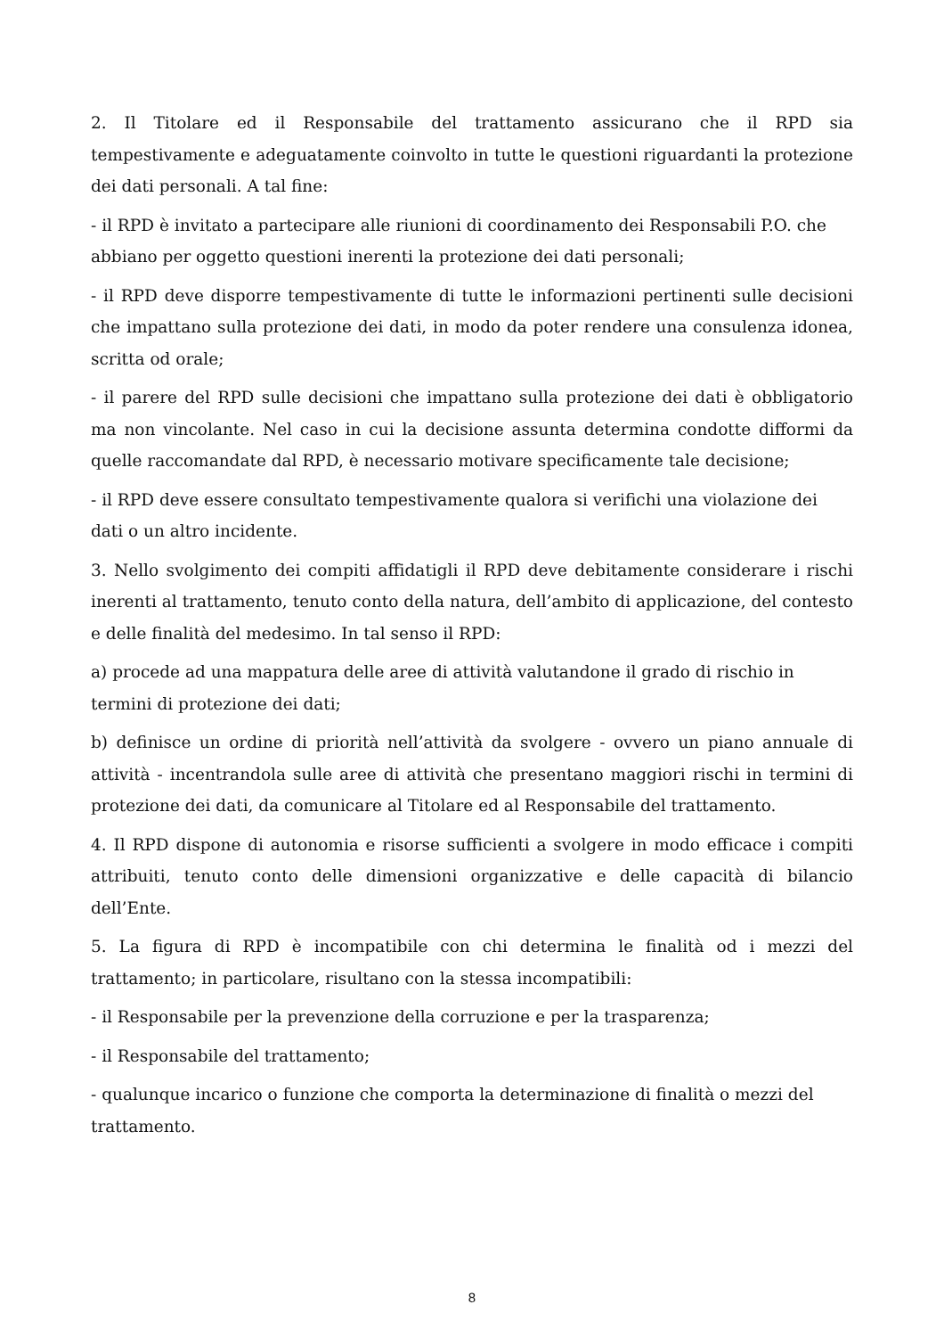2. Il Titolare ed il Responsabile del trattamento assicurano che il RPD sia tempestivamente e adeguatamente coinvolto in tutte le questioni riguardanti la protezione dei dati personali. A tal fine:
- il RPD è invitato a partecipare alle riunioni di coordinamento dei Responsabili P.O. che abbiano per oggetto questioni inerenti la protezione dei dati personali;
- il RPD deve disporre tempestivamente di tutte le informazioni pertinenti sulle decisioni che impattano sulla protezione dei dati, in modo da poter rendere una consulenza idonea, scritta od orale;
- il parere del RPD sulle decisioni che impattano sulla protezione dei dati è obbligatorio ma non vincolante. Nel caso in cui la decisione assunta determina condotte difformi da quelle raccomandate dal RPD, è necessario motivare specificamente tale decisione;
- il RPD deve essere consultato tempestivamente qualora si verifichi una violazione dei dati o un altro incidente.
3. Nello svolgimento dei compiti affidatigli il RPD deve debitamente considerare i rischi inerenti al trattamento, tenuto conto della natura, dell’ambito di applicazione, del contesto e delle finalità del medesimo. In tal senso il RPD:
a) procede ad una mappatura delle aree di attività valutandone il grado di rischio in termini di protezione dei dati;
b) definisce un ordine di priorità nell’attività da svolgere - ovvero un piano annuale di attività - incentrandola sulle aree di attività che presentano maggiori rischi in termini di protezione dei dati, da comunicare al Titolare ed al Responsabile del trattamento.
4. Il RPD dispone di autonomia e risorse sufficienti a svolgere in modo efficace i compiti attribuiti, tenuto conto delle dimensioni organizzative e delle capacità di bilancio dell’Ente.
5. La figura di RPD è incompatibile con chi determina le finalità od i mezzi del trattamento; in particolare, risultano con la stessa incompatibili:
- il Responsabile per la prevenzione della corruzione e per la trasparenza;
- il Responsabile del trattamento;
- qualunque incarico o funzione che comporta la determinazione di finalità o mezzi del trattamento.
8